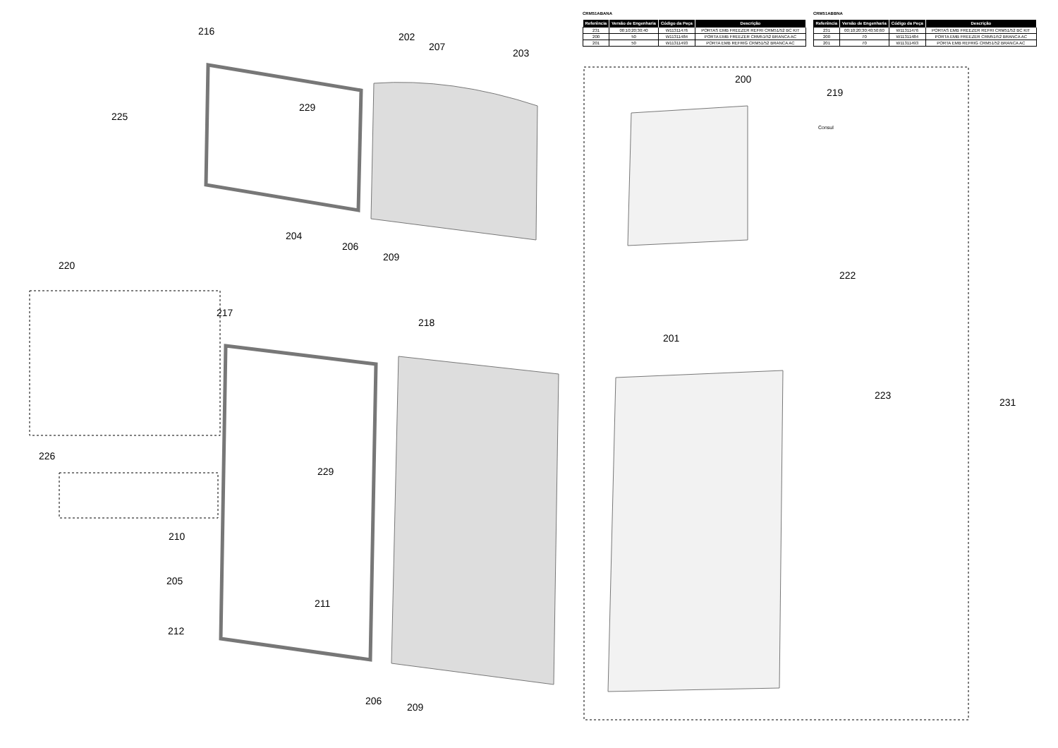CRM51ABANA
| Referência | Versão de Engenharia | Código da Peça | Descrição |
| --- | --- | --- | --- |
| 231 | 00;10;20;30;40 | W11311476 | PORTAS EMB FREEZER REFRI CRM51/52 BC KIT |
| 200 | 50 | W11311484 | PORTA EMB FREEZER CRM51/52 BRANCA AC |
| 201 | 50 | W11311493 | PORTA EMB REFRIG CRM51/52 BRANCA AC |
CRM51ABBNA
| Referência | Versão de Engenharia | Código da Peça | Descrição |
| --- | --- | --- | --- |
| 231 | 00;10;20;30;40;50;60 | W11311476 | PORTAS EMB FREEZER REFRI CRM51/52 BC KIT |
| 200 | 70 | W11311484 | PORTA EMB FREEZER CRM51/52 BRANCA AC |
| 201 | 70 | W11311493 | PORTA EMB REFRIG CRM51/52 BRANCA AC |
216 202
207
203
225
229
204
206
209
220
217
218
226
229
210
205
211
212
206
209
200
219
Consul
222
201
223
231